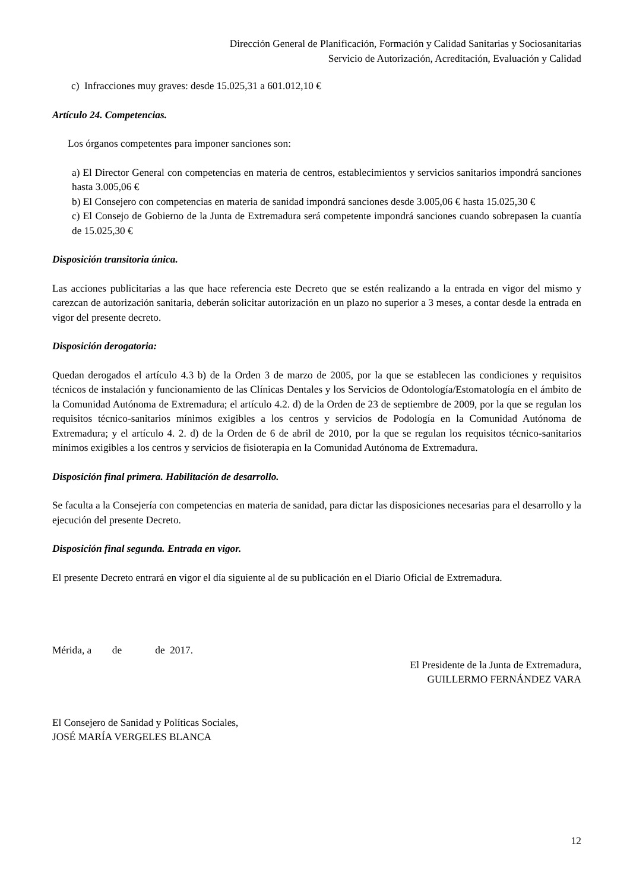Dirección General de Planificación, Formación y Calidad Sanitarias y Sociosanitarias
Servicio de Autorización, Acreditación, Evaluación y Calidad
c) Infracciones muy graves: desde 15.025,31 a 601.012,10 €
Artículo 24. Competencias.
Los órganos competentes para imponer sanciones son:
a) El Director General con competencias en materia de centros, establecimientos y servicios sanitarios impondrá sanciones hasta 3.005,06 €
b) El Consejero con competencias en materia de sanidad impondrá sanciones desde 3.005,06 € hasta 15.025,30 €
c) El Consejo de Gobierno de la Junta de Extremadura será competente impondrá sanciones cuando sobrepasen la cuantía de 15.025,30 €
Disposición transitoria única.
Las acciones publicitarias a las que hace referencia este Decreto que se estén realizando a la entrada en vigor del mismo y carezcan de autorización sanitaria, deberán solicitar autorización en un plazo no superior a 3 meses, a contar desde la entrada en vigor del presente decreto.
Disposición derogatoria:
Quedan derogados el artículo 4.3 b) de la Orden 3 de marzo de 2005, por la que se establecen las condiciones y requisitos técnicos de instalación y funcionamiento de las Clínicas Dentales y los Servicios de Odontología/Estomatología en el ámbito de la Comunidad Autónoma de Extremadura; el artículo 4.2. d) de la Orden de 23 de septiembre de 2009, por la que se regulan los requisitos técnico-sanitarios mínimos exigibles a los centros y servicios de Podología en la Comunidad Autónoma de Extremadura; y el artículo 4. 2. d) de la Orden de 6 de abril de 2010, por la que se regulan los requisitos técnico-sanitarios mínimos exigibles a los centros y servicios de fisioterapia en la Comunidad Autónoma de Extremadura.
Disposición final primera. Habilitación de desarrollo.
Se faculta a la Consejería con competencias en materia de sanidad, para dictar las disposiciones necesarias para el desarrollo y la ejecución del presente Decreto.
Disposición final segunda. Entrada en vigor.
El presente Decreto entrará en vigor el día siguiente al de su publicación en el Diario Oficial de Extremadura.
Mérida, a de de 2017.
El Presidente de la Junta de Extremadura,
GUILLERMO FERNÁNDEZ VARA
El Consejero de Sanidad y Políticas Sociales,
JOSÉ MARÍA VERGELES BLANCA
12